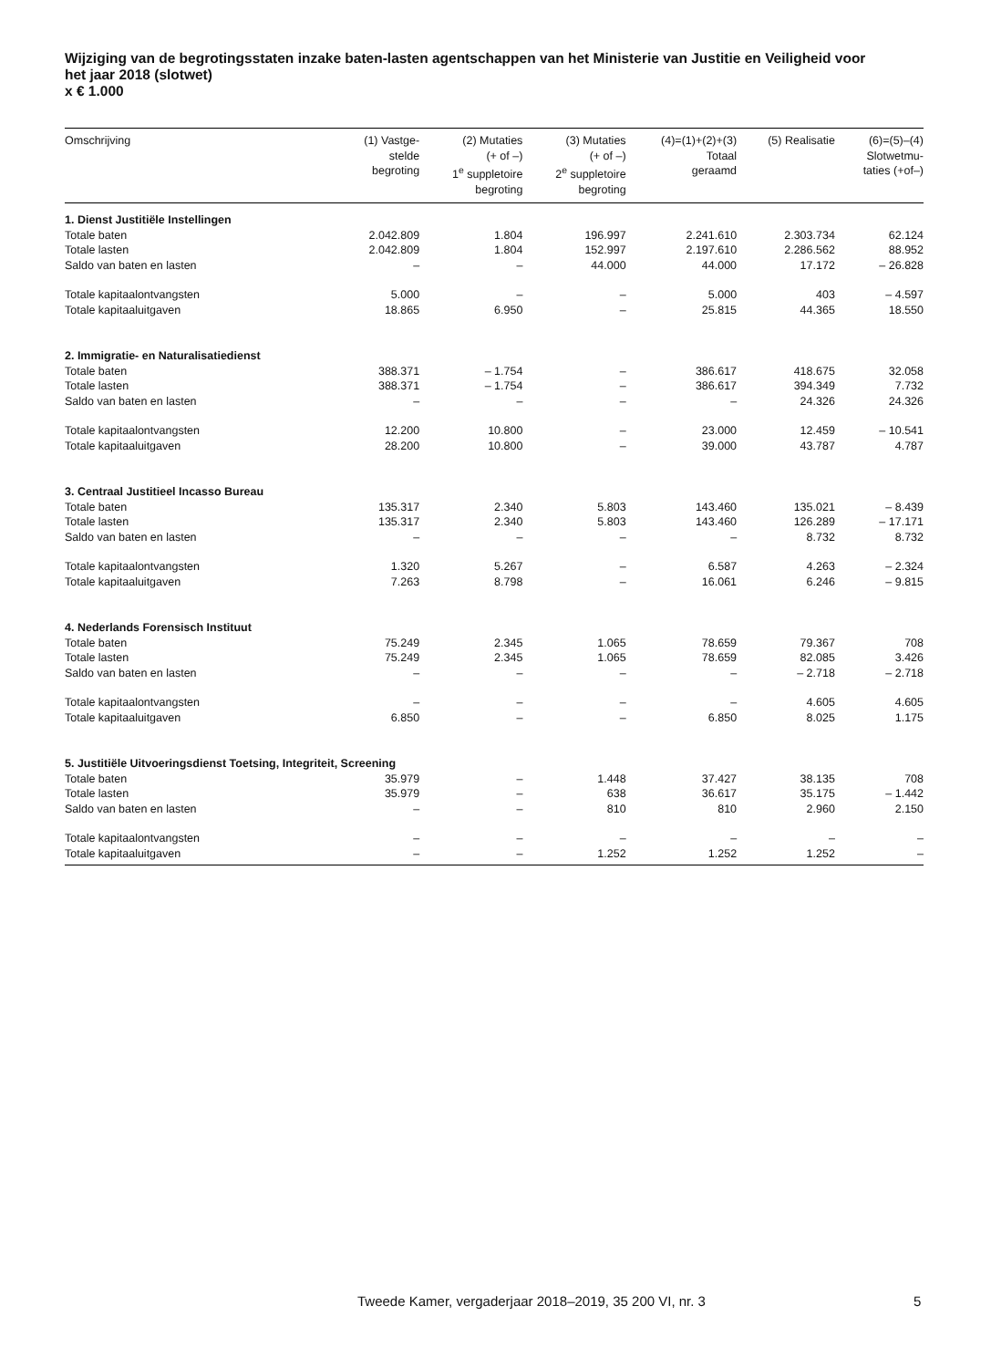Wijziging van de begrotingsstaten inzake baten-lasten agentschappen van het Ministerie van Justitie en Veiligheid voor het jaar 2018 (slotwet)
x € 1.000
| Omschrijving | (1) Vastge- stelde begroting | (2) Mutaties (+ of –) 1<sup>e</sup> suppletoire begroting | (3) Mutaties (+ of –) 2<sup>e</sup> suppletoire begroting | (4)=(1)+(2)+(3) Totaal geraamd | (5) Realisatie | (6)=(5)–(4) Slotwetmu- taties (+of–) |
| --- | --- | --- | --- | --- | --- | --- |
| 1. Dienst Justitiële Instellingen | | | | | | |
| Totale baten | 2.042.809 | 1.804 | 196.997 | 2.241.610 | 2.303.734 | 62.124 |
| Totale lasten | 2.042.809 | 1.804 | 152.997 | 2.197.610 | 2.286.562 | 88.952 |
| Saldo van baten en lasten | – | – | 44.000 | 44.000 | 17.172 | – 26.828 |
| Totale kapitaalontvangsten | 5.000 | – | – | 5.000 | 403 | – 4.597 |
| Totale kapitaaluitgaven | 18.865 | 6.950 | – | 25.815 | 44.365 | 18.550 |
| 2. Immigratie- en Naturalisatiedienst | | | | | | |
| Totale baten | 388.371 | – 1.754 | – | 386.617 | 418.675 | 32.058 |
| Totale lasten | 388.371 | – 1.754 | – | 386.617 | 394.349 | 7.732 |
| Saldo van baten en lasten | – | – | – | – | 24.326 | 24.326 |
| Totale kapitaalontvangsten | 12.200 | 10.800 | – | 23.000 | 12.459 | – 10.541 |
| Totale kapitaaluitgaven | 28.200 | 10.800 | – | 39.000 | 43.787 | 4.787 |
| 3. Centraal Justitieel Incasso Bureau | | | | | | |
| Totale baten | 135.317 | 2.340 | 5.803 | 143.460 | 135.021 | – 8.439 |
| Totale lasten | 135.317 | 2.340 | 5.803 | 143.460 | 126.289 | – 17.171 |
| Saldo van baten en lasten | – | – | – | – | 8.732 | 8.732 |
| Totale kapitaalontvangsten | 1.320 | 5.267 | – | 6.587 | 4.263 | – 2.324 |
| Totale kapitaaluitgaven | 7.263 | 8.798 | – | 16.061 | 6.246 | – 9.815 |
| 4. Nederlands Forensisch Instituut | | | | | | |
| Totale baten | 75.249 | 2.345 | 1.065 | 78.659 | 79.367 | 708 |
| Totale lasten | 75.249 | 2.345 | 1.065 | 78.659 | 82.085 | 3.426 |
| Saldo van baten en lasten | – | – | – | – | – 2.718 | – 2.718 |
| Totale kapitaalontvangsten | – | – | – | – | 4.605 | 4.605 |
| Totale kapitaaluitgaven | 6.850 | – | – | 6.850 | 8.025 | 1.175 |
| 5. Justitiële Uitvoeringsdienst Toetsing, Integriteit, Screening | | | | | | |
| Totale baten | 35.979 | – | 1.448 | 37.427 | 38.135 | 708 |
| Totale lasten | 35.979 | – | 638 | 36.617 | 35.175 | – 1.442 |
| Saldo van baten en lasten | – | – | 810 | 810 | 2.960 | 2.150 |
| Totale kapitaalontvangsten | – | – | – | – | – | – |
| Totale kapitaaluitgaven | – | – | 1.252 | 1.252 | 1.252 | – |
Tweede Kamer, vergaderjaar 2018–2019, 35 200 VI, nr. 3
5